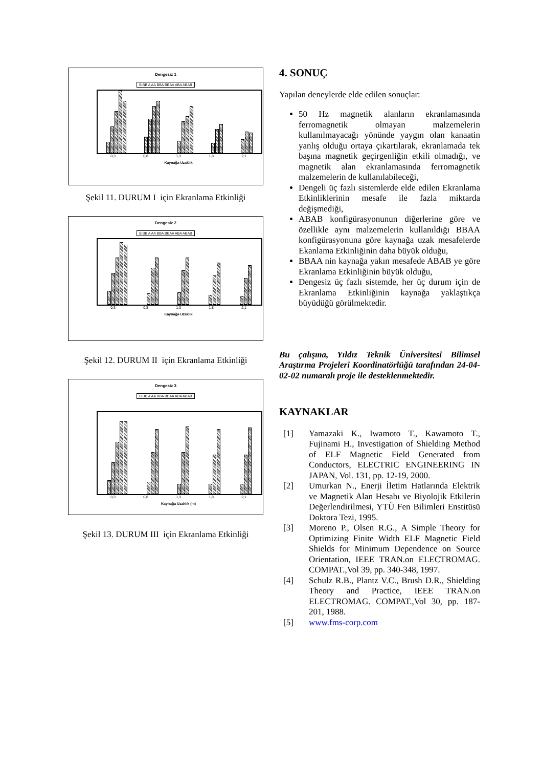Dengesiz 1
B BB A AA BBA BBAA ABA ABAB
0,3 0,8 1,3 1,8 2,1
Kaynağa Uzaklık
Şekil 11. DURUM I için Ekranlama Etkinliği
Dengesiz 2
B BB A AA BBA BBAA ABA ABAB
0,3 0,8 1,3 1,8 2,1
Kaynağa Uzaklık
Şekil 12. DURUM II için Ekranlama Etkinliği
Dengesiz 3
B BB A AA BBA BBAA ABA ABAB
0,3 0,8 1,3 1,8 2,1
Kaynağa Uzaklık (m)
Şekil 13. DURUM III için Ekranlama Etkinliği
4. SONUÇ
Yapılan deneylerde elde edilen sonuçlar:
50 Hz magnetik alanların ekranlamasında ferromagnetik olmayan malzemelerin kullanılmayacağı yönünde yaygın olan kanaatin yanlış olduğu ortaya çıkartılarak, ekranlamada tek başına magnetik geçirgenliğin etkili olmadığı, ve magnetik alan ekranlamasında ferromagnetik malzemelerin de kullanılabileceği,
Dengeli üç fazlı sistemlerde elde edilen Ekranlama Etkinliklerinin mesafe ile fazla miktarda değişmediği,
ABAB konfigürasyonunun diğerlerine göre ve özellikle aynı malzemelerin kullanıldığı BBAA konfigürasyonuna göre kaynağa uzak mesafelerde Ekanlama Etkinliğinin daha büyük olduğu,
BBAA nin kaynağa yakın mesafede ABAB ye göre Ekranlama Etkinliğinin büyük olduğu,
Dengesiz üç fazlı sistemde, her üç durum için de Ekranlama Etkinliğinin kaynağa yaklaştıkça büyüdüğü görülmektedir.
Bu çalışma, Yıldız Teknik Üniversitesi Bilimsel Araştırma Projeleri Koordinatörlüğü tarafından 24-04-02-02 numaralı proje ile desteklenmektedir.
KAYNAKLAR
[1] Yamazaki K., Iwamoto T., Kawamoto T., Fujinami H., Investigation of Shielding Method of ELF Magnetic Field Generated from Conductors, ELECTRIC ENGINEERING IN JAPAN, Vol. 131, pp. 12-19, 2000.
[2] Umurkan N., Enerji İletim Hatlarında Elektrik ve Magnetik Alan Hesabı ve Biyolojik Etkilerin Değerlendirilmesi, YTÜ Fen Bilimleri Enstitüsü Doktora Tezi, 1995.
[3] Moreno P., Olsen R.G., A Simple Theory for Optimizing Finite Width ELF Magnetic Field Shields for Minimum Dependence on Source Orientation, IEEE TRAN.on ELECTROMAG. COMPAT.,Vol 39, pp. 340-348, 1997.
[4] Schulz R.B., Plantz V.C., Brush D.R., Shielding Theory and Practice, IEEE TRAN.on ELECTROMAG. COMPAT.,Vol 30, pp. 187-201, 1988.
[5] www.fms-corp.com